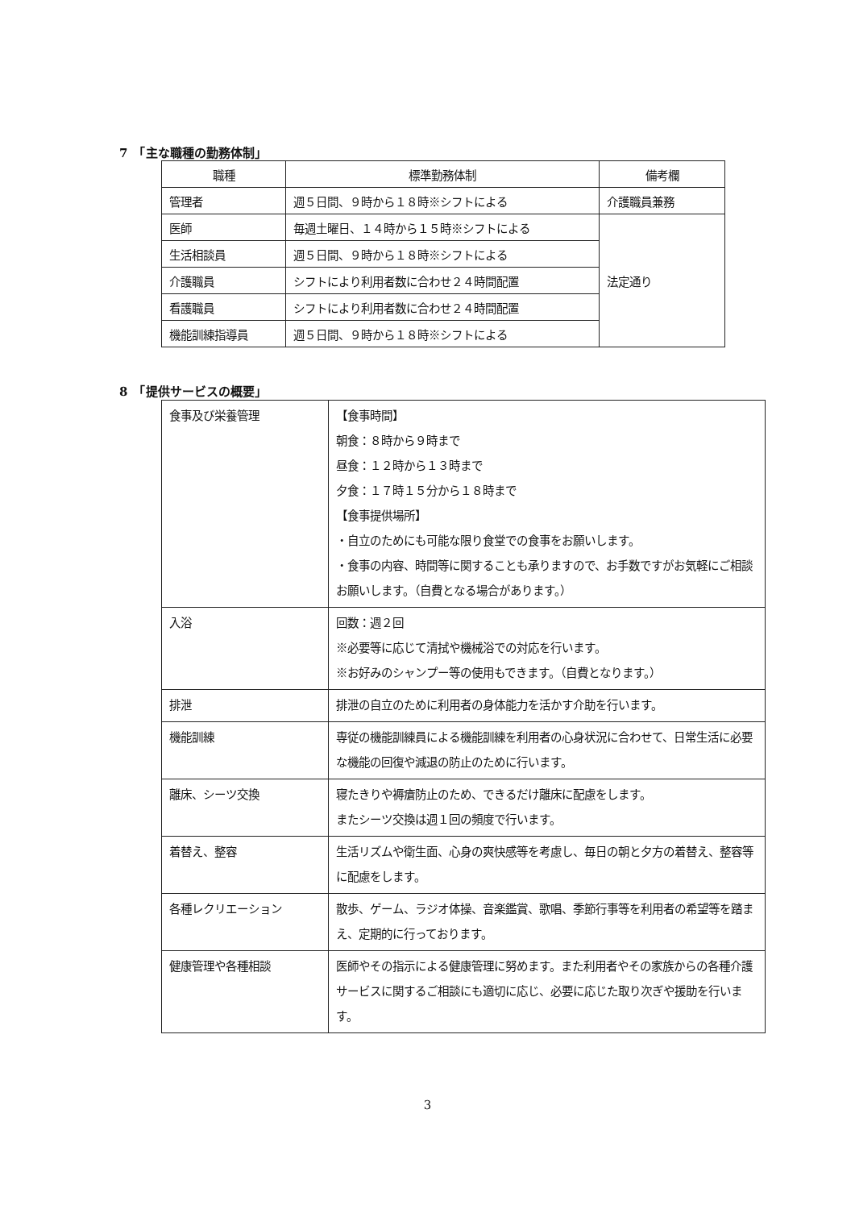7　「主な職種の勤務体制」
| 職種 | 標準勤務体制 | 備考欄 |
| --- | --- | --- |
| 管理者 | 週５日間、９時から１８時※シフトによる | 介護職員兼務 |
| 医師 | 毎週土曜日、１４時から１５時※シフトによる | 法定通り |
| 生活相談員 | 週５日間、９時から１８時※シフトによる | |
| 介護職員 | シフトにより利用者数に合わせ２４時間配置 | |
| 看護職員 | シフトにより利用者数に合わせ２４時間配置 | |
| 機能訓練指導員 | 週５日間、９時から１８時※シフトによる | |
8　「提供サービスの概要」
| 食事及び栄養管理 | 【食事時間】 朝食：８時から９時まで 昼食：１２時から１３時まで 夕食：１７時１５分から１８時まで 【食事提供場所】 ・自立のためにも可能な限り食堂での食事をお願いします。 ・食事の内容、時間等に関することも承りますので、お手数ですがお気軽にご相談お願いします。（自費となる場合があります。） |
| 入浴 | 回数：週２回 ※必要等に応じて清拭や機械浴での対応を行います。 ※お好みのシャンプー等の使用もできます。（自費となります。） |
| 排泄 | 排泄の自立のために利用者の身体能力を活かす介助を行います。 |
| 機能訓練 | 専従の機能訓練員による機能訓練を利用者の心身状況に合わせて、日常生活に必要な機能の回復や減退の防止のために行います。 |
| 離床、シーツ交換 | 寝たきりや褥瘡防止のため、できるだけ離床に配慮をします。 またシーツ交換は週１回の頻度で行います。 |
| 着替え、整容 | 生活リズムや衛生面、心身の爽快感等を考慮し、毎日の朝と夕方の着替え、整容等に配慮をします。 |
| 各種レクリエーション | 散歩、ゲーム、ラジオ体操、音楽鑑賞、歌唱、季節行事等を利用者の希望等を踏まえ、定期的に行っております。 |
| 健康管理や各種相談 | 医師やその指示による健康管理に努めます。また利用者やその家族からの各種介護サービスに関するご相談にも適切に応じ、必要に応じた取り次ぎや援助を行います。 |
3